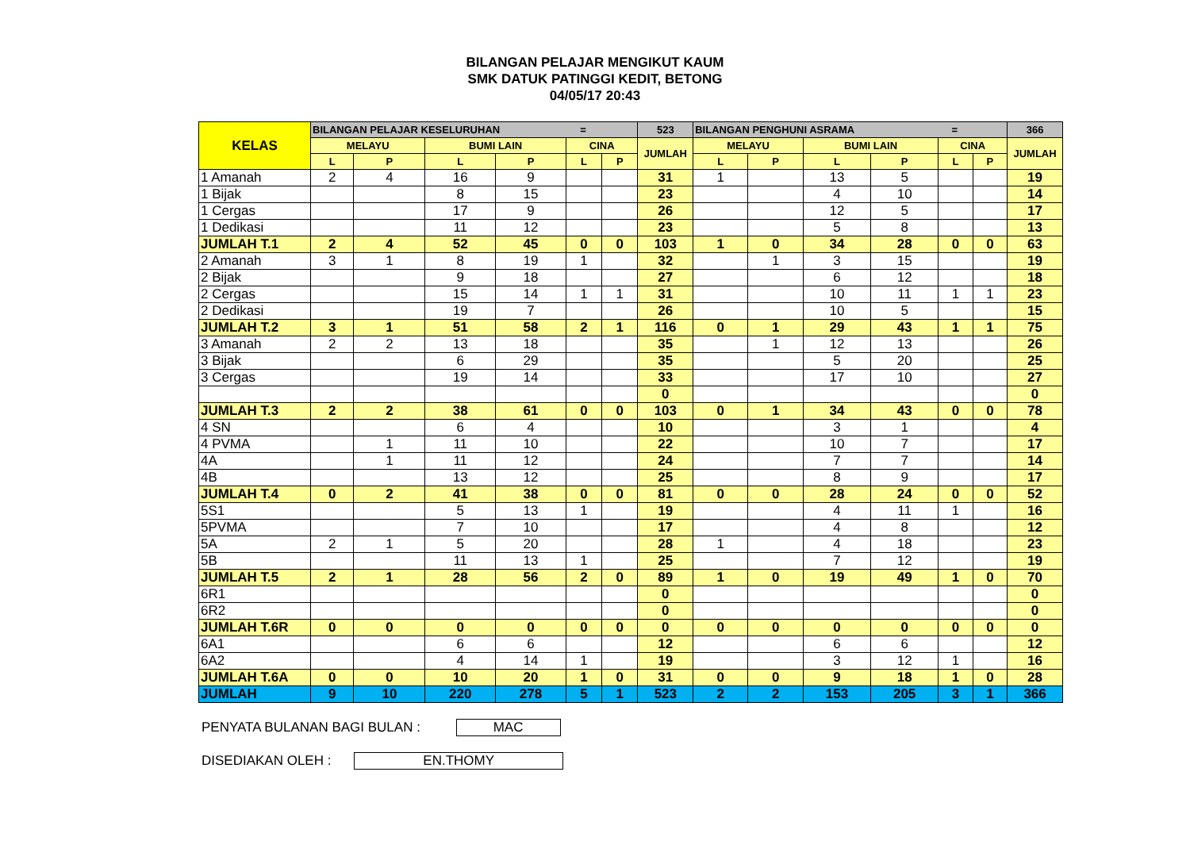BILANGAN PELAJAR MENGIKUT KAUM
SMK DATUK PATINGGI KEDIT, BETONG
04/05/17 20:43
| KELAS | BILANGAN PELAJAR KESELURUHAN = | | | | | | 523 | BILANGAN PENGHUNI ASRAMA = | | | | | | 366 |
| --- | --- | --- | --- | --- | --- | --- | --- | --- | --- | --- | --- | --- | --- | --- |
| | MELAYU | | BUMI LAIN | | CINA | | JUMLAH | MELAYU | | BUMI LAIN | | CINA | | JUMLAH |
| | L | P | L | P | L | P | | L | P | L | P | L | P | |
| 1 Amanah | 2 | 4 | 16 | 9 | | | 31 | 1 | | 13 | 5 | | | 19 |
| 1 Bijak | | | 8 | 15 | | | 23 | | | 4 | 10 | | | 14 |
| 1 Cergas | | | 17 | 9 | | | 26 | | | 12 | 5 | | | 17 |
| 1 Dedikasi | | | 11 | 12 | | | 23 | | | 5 | 8 | | | 13 |
| JUMLAH T.1 | 2 | 4 | 52 | 45 | 0 | 0 | 103 | 1 | 0 | 34 | 28 | 0 | 0 | 63 |
| 2 Amanah | 3 | 1 | 8 | 19 | 1 | | 32 | | 1 | 3 | 15 | | | 19 |
| 2 Bijak | | | 9 | 18 | | | 27 | | | 6 | 12 | | | 18 |
| 2 Cergas | | | 15 | 14 | 1 | 1 | 31 | | | 10 | 11 | 1 | 1 | 23 |
| 2 Dedikasi | | | 19 | 7 | | | 26 | | | 10 | 5 | | | 15 |
| JUMLAH T.2 | 3 | 1 | 51 | 58 | 2 | 1 | 116 | 0 | 1 | 29 | 43 | 1 | 1 | 75 |
| 3 Amanah | 2 | 2 | 13 | 18 | | | 35 | | 1 | 12 | 13 | | | 26 |
| 3 Bijak | | | 6 | 29 | | | 35 | | | 5 | 20 | | | 25 |
| 3 Cergas | | | 19 | 14 | | | 33 | | | 17 | 10 | | | 27 |
| | | | | | | | 0 | | | | | | | 0 |
| JUMLAH T.3 | 2 | 2 | 38 | 61 | 0 | 0 | 103 | 0 | 1 | 34 | 43 | 0 | 0 | 78 |
| 4 SN | | | 6 | 4 | | | 10 | | | 3 | 1 | | | 4 |
| 4 PVMA | | 1 | 11 | 10 | | | 22 | | | 10 | 7 | | | 17 |
| 4A | | 1 | 11 | 12 | | | 24 | | | 7 | 7 | | | 14 |
| 4B | | | 13 | 12 | | | 25 | | | 8 | 9 | | | 17 |
| JUMLAH T.4 | 0 | 2 | 41 | 38 | 0 | 0 | 81 | 0 | 0 | 28 | 24 | 0 | 0 | 52 |
| 5S1 | | | 5 | 13 | 1 | | 19 | | | 4 | 11 | 1 | | 16 |
| 5PVMA | | | 7 | 10 | | | 17 | | | 4 | 8 | | | 12 |
| 5A | 2 | 1 | 5 | 20 | | | 28 | 1 | | 4 | 18 | | | 23 |
| 5B | | | 11 | 13 | 1 | | 25 | | | 7 | 12 | | | 19 |
| JUMLAH T.5 | 2 | 1 | 28 | 56 | 2 | 0 | 89 | 1 | 0 | 19 | 49 | 1 | 0 | 70 |
| 6R1 | | | | | | | 0 | | | | | | | 0 |
| 6R2 | | | | | | | 0 | | | | | | | 0 |
| JUMLAH T.6R | 0 | 0 | 0 | 0 | 0 | 0 | 0 | 0 | 0 | 0 | 0 | 0 | 0 | 0 |
| 6A1 | | | 6 | 6 | | | 12 | | | 6 | 6 | | | 12 |
| 6A2 | | | 4 | 14 | 1 | | 19 | | | 3 | 12 | 1 | | 16 |
| JUMLAH T.6A | 0 | 0 | 10 | 20 | 1 | 0 | 31 | 0 | 0 | 9 | 18 | 1 | 0 | 28 |
| JUMLAH | 9 | 10 | 220 | 278 | 5 | 1 | 523 | 2 | 2 | 153 | 205 | 3 | 1 | 366 |
PENYATA BULANAN BAGI BULAN : MAC
DISEDIAKAN OLEH : EN.THOMY